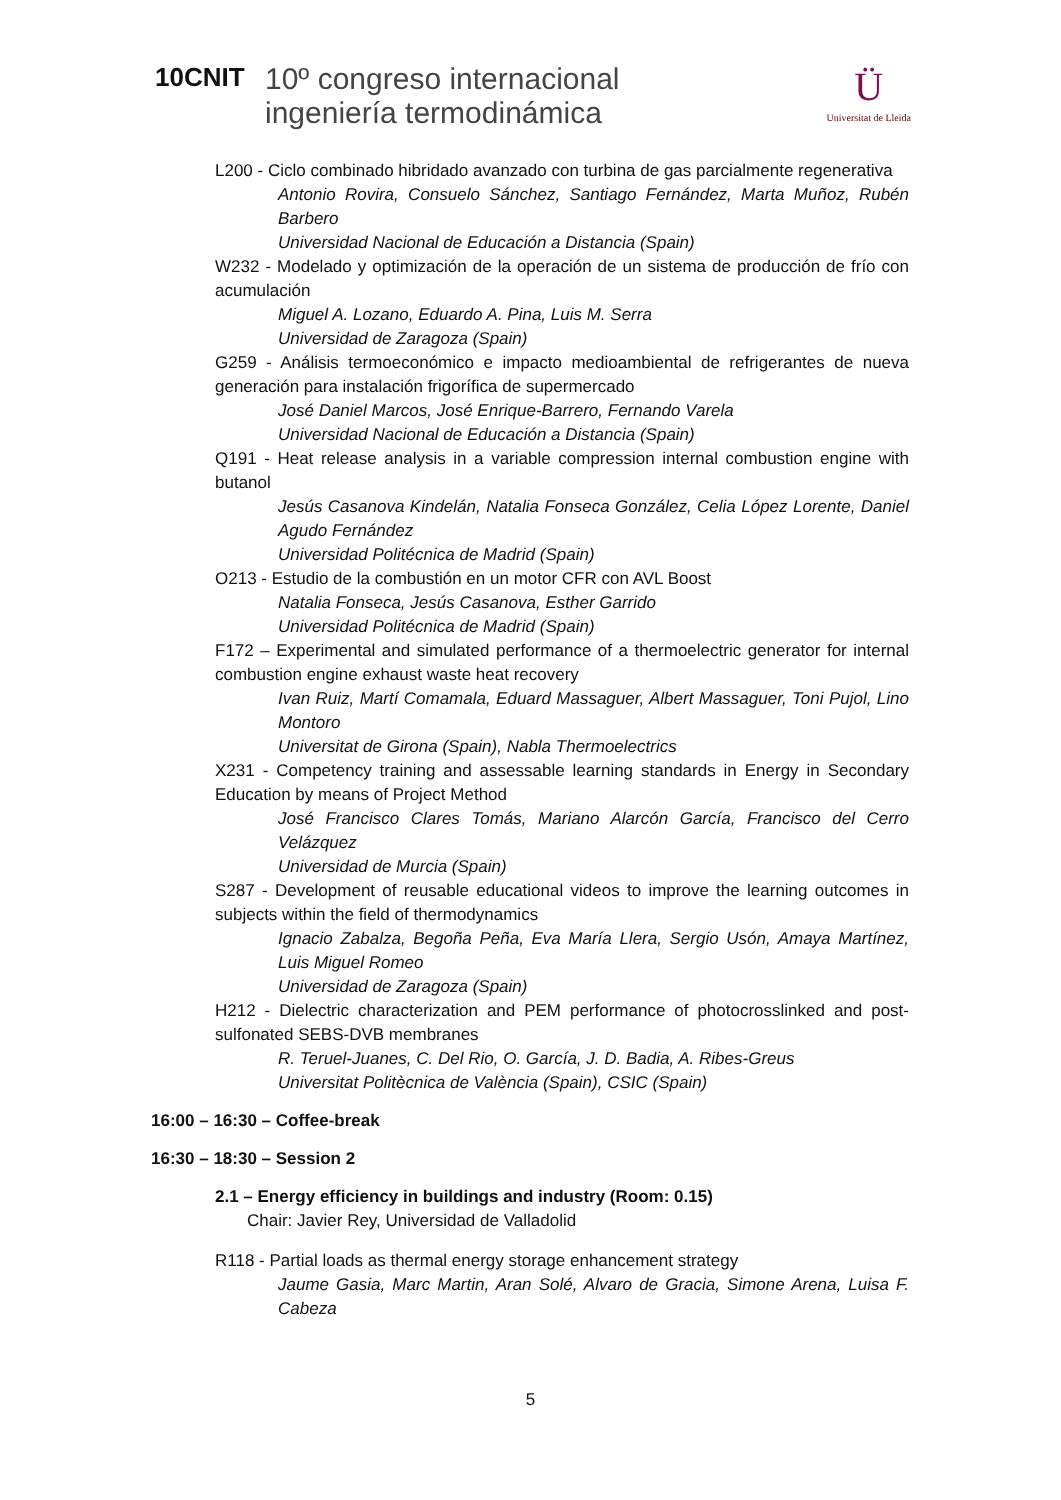10CNIT
10º congreso internacional
ingeniería termodinámica
Ü
Universitat de Lleida
L200 - Ciclo combinado hibridado avanzado con turbina de gas parcialmente regenerativa
Antonio Rovira, Consuelo Sánchez, Santiago Fernández, Marta Muñoz, Rubén Barbero
Universidad Nacional de Educación a Distancia (Spain)
W232 - Modelado y optimización de la operación de un sistema de producción de frío con acumulación
Miguel A. Lozano, Eduardo A. Pina, Luis M. Serra
Universidad de Zaragoza (Spain)
G259 - Análisis termoeconómico e impacto medioambiental de refrigerantes de nueva generación para instalación frigorífica de supermercado
José Daniel Marcos, José Enrique-Barrero, Fernando Varela
Universidad Nacional de Educación a Distancia (Spain)
Q191 - Heat release analysis in a variable compression internal combustion engine with butanol
Jesús Casanova Kindelán, Natalia Fonseca González, Celia López Lorente, Daniel Agudo Fernández
Universidad Politécnica de Madrid (Spain)
O213 - Estudio de la combustión en un motor CFR con AVL Boost
Natalia Fonseca, Jesús Casanova, Esther Garrido
Universidad Politécnica de Madrid (Spain)
F172 – Experimental and simulated performance of a thermoelectric generator for internal combustion engine exhaust waste heat recovery
Ivan Ruiz, Martí Comamala, Eduard Massaguer, Albert Massaguer, Toni Pujol, Lino Montoro
Universitat de Girona (Spain), Nabla Thermoelectrics
X231 - Competency training and assessable learning standards in Energy in Secondary Education by means of Project Method
José Francisco Clares Tomás, Mariano Alarcón García, Francisco del Cerro Velázquez
Universidad de Murcia (Spain)
S287 - Development of reusable educational videos to improve the learning outcomes in subjects within the field of thermodynamics
Ignacio Zabalza, Begoña Peña, Eva María Llera, Sergio Usón, Amaya Martínez, Luis Miguel Romeo
Universidad de Zaragoza (Spain)
H212 - Dielectric characterization and PEM performance of photocrosslinked and post-sulfonated SEBS-DVB membranes
R. Teruel-Juanes, C. Del Rio, O. García, J. D. Badia, A. Ribes-Greus
Universitat Politècnica de València (Spain), CSIC (Spain)
16:00 – 16:30 – Coffee-break
16:30 – 18:30 – Session 2
2.1 – Energy efficiency in buildings and industry (Room: 0.15)
Chair: Javier Rey, Universidad de Valladolid
R118 - Partial loads as thermal energy storage enhancement strategy
Jaume Gasia, Marc Martin, Aran Solé, Alvaro de Gracia, Simone Arena, Luisa F. Cabeza
5